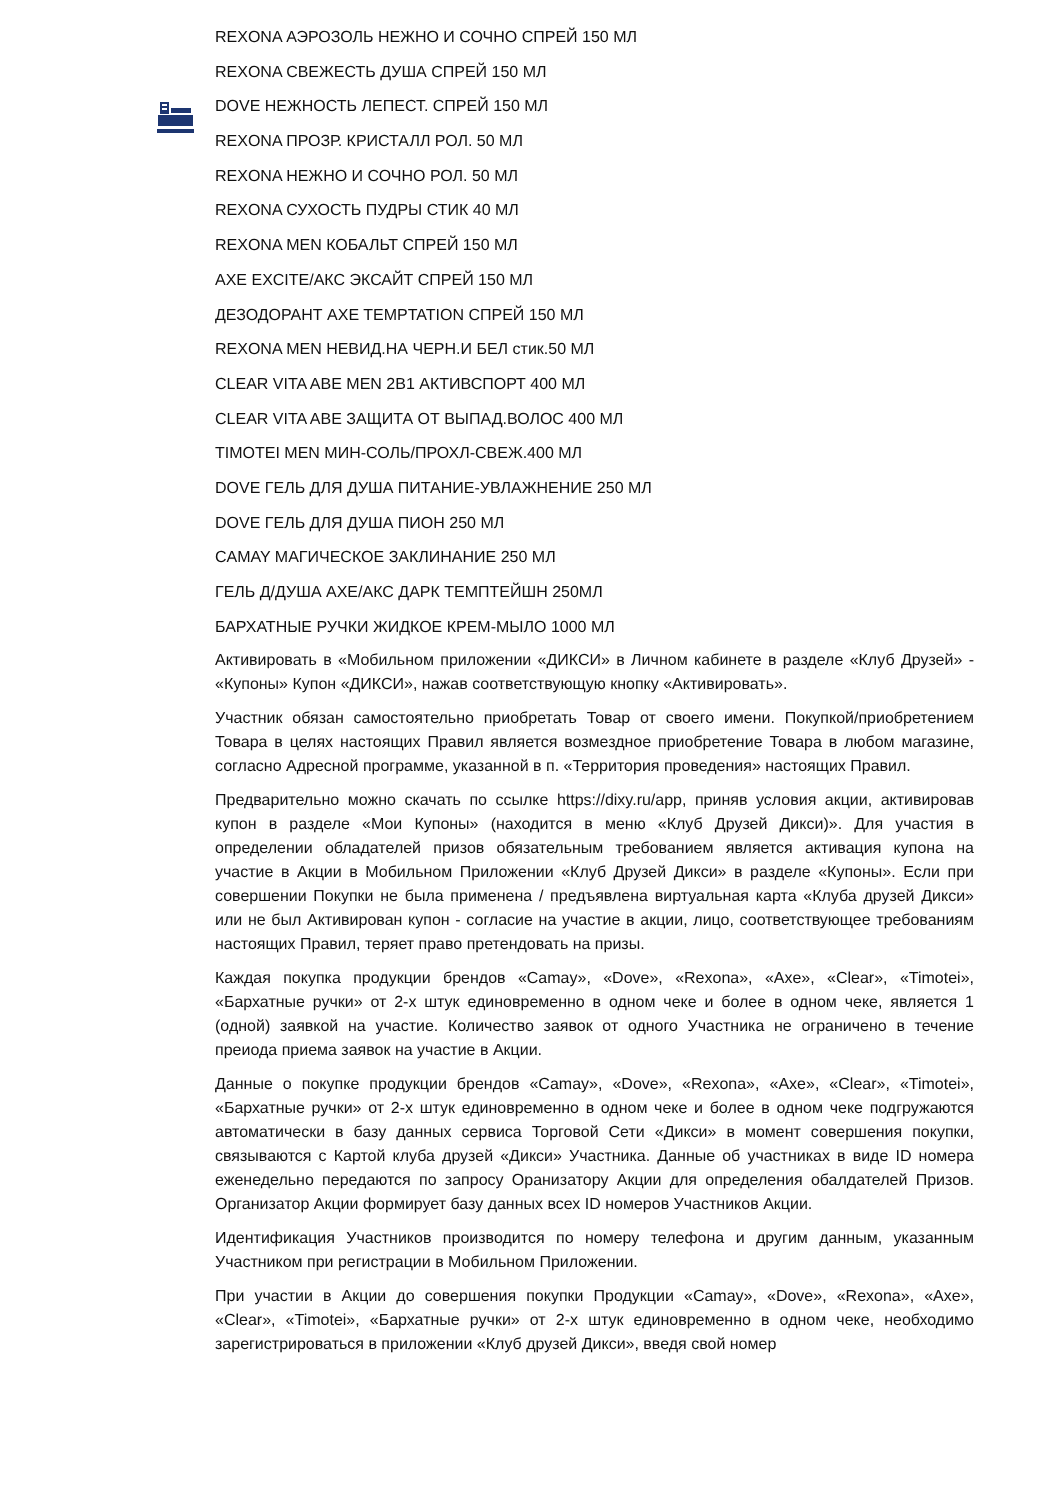REXONA АЭРОЗОЛЬ НЕЖНО И СОЧНО СПРЕЙ 150 МЛ
REXONA СВЕЖЕСТЬ ДУША СПРЕЙ 150 МЛ
DOVE НЕЖНОСТЬ ЛЕПЕСТ. СПРЕЙ 150 МЛ
REXONA ПРОЗР. КРИСТАЛЛ РОЛ. 50 МЛ
REXONA НЕЖНО И СОЧНО РОЛ. 50 МЛ
REXONA СУХОСТЬ ПУДРЫ СТИК 40 МЛ
REXONA MEN КОБАЛЬТ СПРЕЙ 150 МЛ
AXE EXCITE/АКС ЭКСАЙТ СПРЕЙ 150 МЛ
ДЕЗОДОРАНТ AXE TEMPTATION СПРЕЙ 150 МЛ
REXONA MEN НЕВИД.НА ЧЕРН.И БЕЛ стик.50 МЛ
CLEAR VITA ABE MEN 2В1 АКТИВСПОРТ 400 МЛ
CLEAR VITA ABE ЗАЩИТА ОТ ВЫПАД.ВОЛОС 400 МЛ
TIMOTEI MEN МИН-СОЛЬ/ПРОХЛ-СВЕЖ.400 МЛ
DOVE ГЕЛЬ ДЛЯ ДУША ПИТАНИЕ-УВЛАЖНЕНИЕ 250 МЛ
DOVE ГЕЛЬ ДЛЯ ДУША ПИОН 250 МЛ
CAMAY МАГИЧЕСКОЕ ЗАКЛИНАНИЕ 250 МЛ
ГЕЛЬ Д/ДУША AXE/АКС ДАРК ТЕМПТЕЙШН 250МЛ
БАРХАТНЫЕ РУЧКИ ЖИДКОЕ КРЕМ-МЫЛО 1000 МЛ
Активировать в «Мобильном приложении «ДИКСИ» в Личном кабинете в разделе «Клуб Друзей» - «Купоны» Купон «ДИКСИ», нажав соответствующую кнопку «Активировать».
Участник обязан самостоятельно приобретать Товар от своего имени. Покупкой/приобретением Товара в целях настоящих Правил является возмездное приобретение Товара в любом магазине, согласно Адресной программе, указанной в п. «Территория проведения» настоящих Правил.
Предварительно можно скачать по ссылке https://dixy.ru/app, приняв условия акции, активировав купон в разделе «Мои Купоны» (находится в меню «Клуб Друзей Дикси)». Для участия в определении обладателей призов обязательным требованием является активация купона на участие в Акции в Мобильном Приложении «Клуб Друзей Дикси» в разделе «Купоны». Если при совершении Покупки не была применена / предъявлена виртуальная карта «Клуба друзей Дикси» или не был Активирован купон - согласие на участие в акции, лицо, соответствующее требованиям настоящих Правил, теряет право претендовать на призы.
Каждая покупка продукции брендов «Camay», «Dove», «Rexona», «Axe», «Clear», «Timotei», «Бархатные ручки» от 2-х штук единовременно в одном чеке и более в одном чеке, является 1 (одной) заявкой на участие. Количество заявок от одного Участника не ограничено в течение преиода приема заявок на участие в Акции.
Данные о покупке продукции брендов «Camay», «Dove», «Rexona», «Axe», «Clear», «Timotei», «Бархатные ручки» от 2-х штук единовременно в одном чеке и более в одном чеке подгружаются автоматически в базу данных сервиса Торговой Сети «Дикси» в момент совершения покупки, связываются с Картой клуба друзей «Дикси» Участника. Данные об участниках в виде ID номера еженедельно передаются по запросу Оранизатору Акции для определения обалдателей Призов. Организатор Акции формирует базу данных всех ID номеров Участников Акции.
Идентификация Участников производится по номеру телефона и другим данным, указанным Участником при регистрации в Мобильном Приложении.
При участии в Акции до совершения покупки Продукции «Camay», «Dove», «Rexona», «Axe», «Clear», «Timotei», «Бархатные ручки» от 2-х штук единовременно в одном чеке, необходимо зарегистрироваться в приложении «Клуб друзей Дикси», введя свой номер